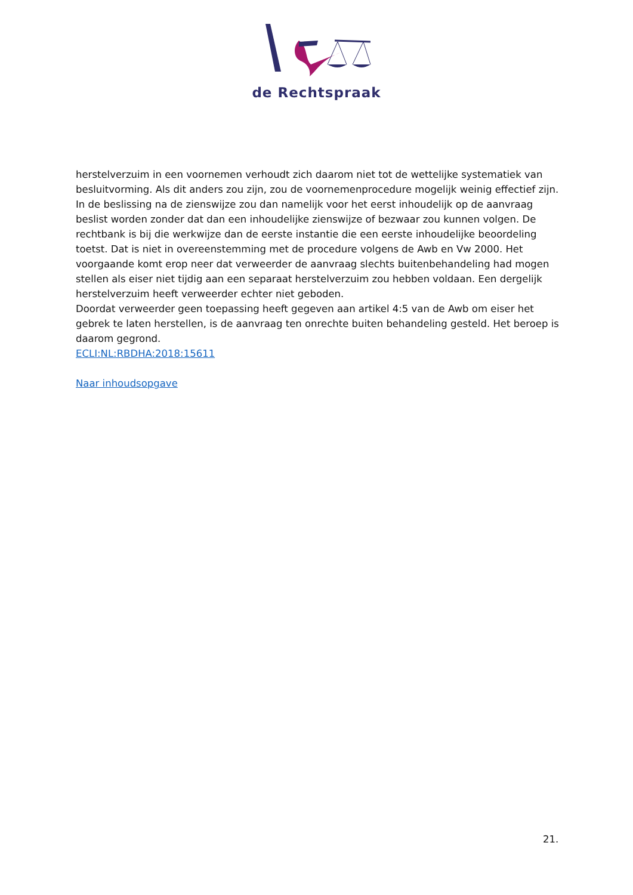de Rechtspraak
herstelverzuim in een voornemen verhoudt zich daarom niet tot de wettelijke systematiek van besluitvorming. Als dit anders zou zijn, zou de voornemenprocedure mogelijk weinig effectief zijn. In de beslissing na de zienswijze zou dan namelijk voor het eerst inhoudelijk op de aanvraag beslist worden zonder dat dan een inhoudelijke zienswijze of bezwaar zou kunnen volgen. De rechtbank is bij die werkwijze dan de eerste instantie die een eerste inhoudelijke beoordeling toetst. Dat is niet in overeenstemming met de procedure volgens de Awb en Vw 2000. Het voorgaande komt erop neer dat verweerder de aanvraag slechts buitenbehandeling had mogen stellen als eiser niet tijdig aan een separaat herstelverzuim zou hebben voldaan. Een dergelijk herstelverzuim heeft verweerder echter niet geboden.
Doordat verweerder geen toepassing heeft gegeven aan artikel 4:5 van de Awb om eiser het gebrek te laten herstellen, is de aanvraag ten onrechte buiten behandeling gesteld. Het beroep is daarom gegrond.
ECLI:NL:RBDHA:2018:15611
Naar inhoudsopgave
21.